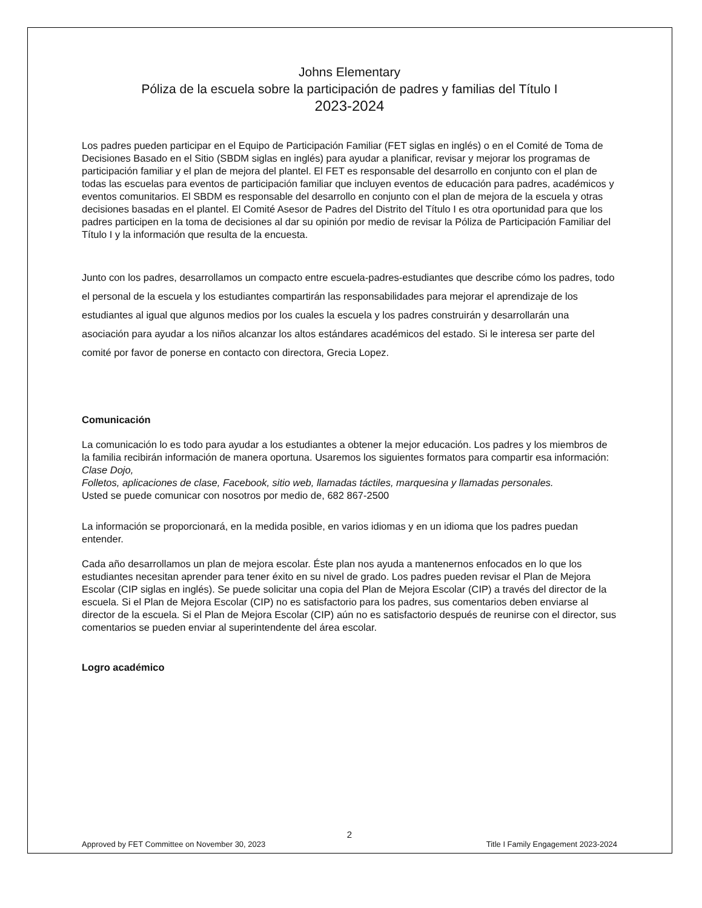Johns Elementary
Póliza de la escuela sobre la participación de padres y familias del Título I
2023-2024
Los padres pueden participar en el Equipo de Participación Familiar (FET siglas en inglés) o en el Comité de Toma de Decisiones Basado en el Sitio (SBDM siglas en inglés) para ayudar a planificar, revisar y mejorar los programas de participación familiar y el plan de mejora del plantel. El FET es responsable del desarrollo en conjunto con el plan de todas las escuelas para eventos de participación familiar que incluyen eventos de educación para padres, académicos y eventos comunitarios. El SBDM es responsable del desarrollo en conjunto con el plan de mejora de la escuela y otras decisiones basadas en el plantel. El Comité Asesor de Padres del Distrito del Título I es otra oportunidad para que los padres participen en la toma de decisiones al dar su opinión por medio de revisar la Póliza de Participación Familiar del Título I y la información que resulta de la encuesta.
Junto con los padres, desarrollamos un compacto entre escuela-padres-estudiantes que describe cómo los padres, todo el personal de la escuela y los estudiantes compartirán las responsabilidades para mejorar el aprendizaje de los estudiantes al igual que algunos medios por los cuales la escuela y los padres construirán y desarrollarán una asociación para ayudar a los niños alcanzar los altos estándares académicos del estado. Si le interesa ser parte del comité por favor de ponerse en contacto con directora, Grecia Lopez.
Comunicación
La comunicación lo es todo para ayudar a los estudiantes a obtener la mejor educación. Los padres y los miembros de la familia recibirán información de manera oportuna. Usaremos los siguientes formatos para compartir esa información:
Clase Dojo,
Folletos, aplicaciones de clase, Facebook, sitio web, llamadas táctiles, marquesina y llamadas personales.
Usted se puede comunicar con nosotros por medio de, 682 867-2500
La información se proporcionará, en la medida posible, en varios idiomas y en un idioma que los padres puedan entender.
Cada año desarrollamos un plan de mejora escolar. Éste plan nos ayuda a mantenernos enfocados en lo que los estudiantes necesitan aprender para tener éxito en su nivel de grado. Los padres pueden revisar el Plan de Mejora Escolar (CIP siglas en inglés). Se puede solicitar una copia del Plan de Mejora Escolar (CIP) a través del director de la escuela. Si el Plan de Mejora Escolar (CIP) no es satisfactorio para los padres, sus comentarios deben enviarse al director de la escuela. Si el Plan de Mejora Escolar (CIP) aún no es satisfactorio después de reunirse con el director, sus comentarios se pueden enviar al superintendente del área escolar.
Logro académico
2
Approved by FET Committee on November 30, 2023 Title I Family Engagement 2023-2024